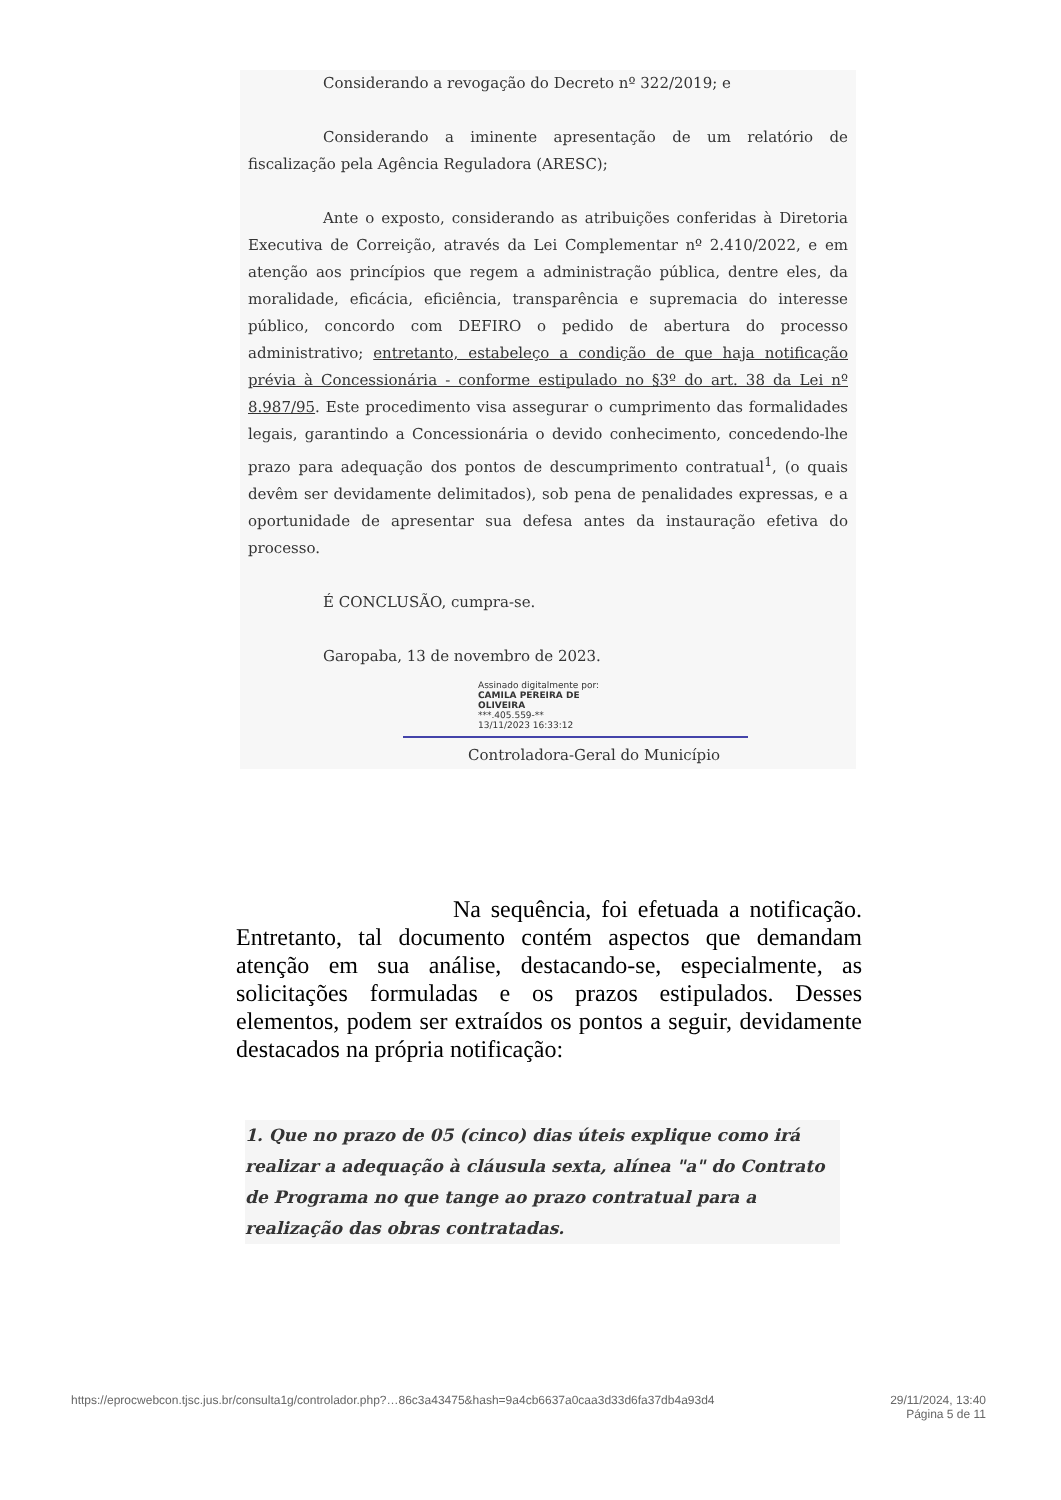Considerando a revogação do Decreto nº 322/2019; e
Considerando a iminente apresentação de um relatório de fiscalização pela Agência Reguladora (ARESC);
Ante o exposto, considerando as atribuições conferidas à Diretoria Executiva de Correição, através da Lei Complementar nº 2.410/2022, e em atenção aos princípios que regem a administração pública, dentre eles, da moralidade, eficácia, eficiência, transparência e supremacia do interesse público, concordo com DEFIRO o pedido de abertura do processo administrativo; entretanto, estabeleço a condição de que haja notificação prévia à Concessionária - conforme estipulado no §3º do art. 38 da Lei nº 8.987/95. Este procedimento visa assegurar o cumprimento das formalidades legais, garantindo a Concessionária o devido conhecimento, concedendo-lhe prazo para adequação dos pontos de descumprimento contratual<sup>1</sup>, (o quais devêm ser devidamente delimitados), sob pena de penalidades expressas, e a oportunidade de apresentar sua defesa antes da instauração efetiva do processo.
É CONCLUSÃO, cumpra-se.
Garopaba, 13 de novembro de 2023.
Assinado digitalmente por:
CAMILA PEREIRA DE
OLIVEIRA
***.405.559-**
13/11/2023 16:33:12
Controladora-Geral do Município
Na sequência, foi efetuada a notificação. Entretanto, tal documento contém aspectos que demandam atenção em sua análise, destacando-se, especialmente, as solicitações formuladas e os prazos estipulados. Desses elementos, podem ser extraídos os pontos a seguir, devidamente destacados na própria notificação:
1. Que no prazo de 05 (cinco) dias úteis explique como irá realizar a adequação à cláusula sexta, alínea "a" do Contrato de Programa no que tange ao prazo contratual para a realização das obras contratadas.
https://eprocwebcon.tjsc.jus.br/consulta1g/controlador.php?…86c3a43475&hash=9a4cb6637a0caa3d33d6fa37db4a93d4 29/11/2024, 13:40
Página 5 de 11